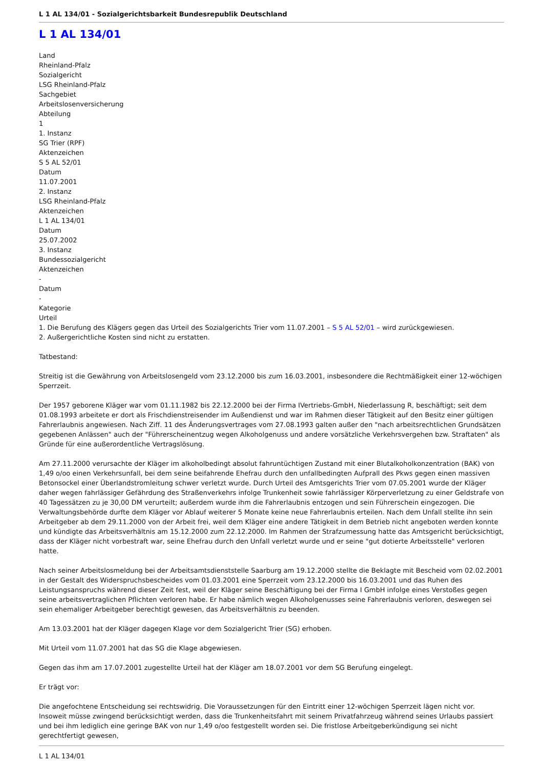L 1 AL 134/01 - Sozialgerichtsbarkeit Bundesrepublik Deutschland
L 1 AL 134/01
Land
Rheinland-Pfalz
Sozialgericht
LSG Rheinland-Pfalz
Sachgebiet
Arbeitslosenversicherung
Abteilung
1
1. Instanz
SG Trier (RPF)
Aktenzeichen
S 5 AL 52/01
Datum
11.07.2001
2. Instanz
LSG Rheinland-Pfalz
Aktenzeichen
L 1 AL 134/01
Datum
25.07.2002
3. Instanz
Bundessozialgericht
Aktenzeichen
-
Datum
-
Kategorie
Urteil
1. Die Berufung des Klägers gegen das Urteil des Sozialgerichts Trier vom 11.07.2001 – S 5 AL 52/01 – wird zurückgewiesen.
2. Außergerichtliche Kosten sind nicht zu erstatten.
Tatbestand:
Streitig ist die Gewährung von Arbeitslosengeld vom 23.12.2000 bis zum 16.03.2001, insbesondere die Rechtmäßigkeit einer 12-wöchigen Sperrzeit.
Der 1957 geborene Kläger war vom 01.11.1982 bis 22.12.2000 bei der Firma IVertriebs-GmbH, Niederlassung R, beschäftigt; seit dem 01.08.1993 arbeitete er dort als Frischdienstreisender im Außendienst und war im Rahmen dieser Tätigkeit auf den Besitz einer gültigen Fahrerlaubnis angewiesen. Nach Ziff. 11 des Änderungsvertrages vom 27.08.1993 galten außer den "nach arbeitsrechtlichen Grundsätzen gegebenen Anlässen" auch der "Führerscheinentzug wegen Alkoholgenuss und andere vorsätzliche Verkehrsvergehen bzw. Straftaten" als Gründe für eine außerordentliche Vertragslösung.
Am 27.11.2000 verursachte der Kläger im alkoholbedingt absolut fahruntüchtigen Zustand mit einer Blutalkoholkonzentration (BAK) von 1,49 o/oo einen Verkehrsunfall, bei dem seine beifahrende Ehefrau durch den unfallbedingten Aufprall des Pkws gegen einen massiven Betonsockel einer Überlandstromleitung schwer verletzt wurde. Durch Urteil des Amtsgerichts Trier vom 07.05.2001 wurde der Kläger daher wegen fahrlässiger Gefährdung des Straßenverkehrs infolge Trunkenheit sowie fahrlässiger Körperverletzung zu einer Geldstrafe von 40 Tagessätzen zu je 30,00 DM verurteilt; außerdem wurde ihm die Fahrerlaubnis entzogen und sein Führerschein eingezogen. Die Verwaltungsbehörde durfte dem Kläger vor Ablauf weiterer 5 Monate keine neue Fahrerlaubnis erteilen. Nach dem Unfall stellte ihn sein Arbeitgeber ab dem 29.11.2000 von der Arbeit frei, weil dem Kläger eine andere Tätigkeit in dem Betrieb nicht angeboten werden konnte und kündigte das Arbeitsverhältnis am 15.12.2000 zum 22.12.2000. Im Rahmen der Strafzumessung hatte das Amtsgericht berücksichtigt, dass der Kläger nicht vorbestraft war, seine Ehefrau durch den Unfall verletzt wurde und er seine "gut dotierte Arbeitsstelle" verloren hatte.
Nach seiner Arbeitslosmeldung bei der Arbeitsamtsdienststelle Saarburg am 19.12.2000 stellte die Beklagte mit Bescheid vom 02.02.2001 in der Gestalt des Widerspruchsbescheides vom 01.03.2001 eine Sperrzeit vom 23.12.2000 bis 16.03.2001 und das Ruhen des Leistungsanspruchs während dieser Zeit fest, weil der Kläger seine Beschäftigung bei der Firma I GmbH infolge eines Verstoßes gegen seine arbeitsvertraglichen Pflichten verloren habe. Er habe nämlich wegen Alkoholgenusses seine Fahrerlaubnis verloren, deswegen sei sein ehemaliger Arbeitgeber berechtigt gewesen, das Arbeitsverhältnis zu beenden.
Am 13.03.2001 hat der Kläger dagegen Klage vor dem Sozialgericht Trier (SG) erhoben.
Mit Urteil vom 11.07.2001 hat das SG die Klage abgewiesen.
Gegen das ihm am 17.07.2001 zugestellte Urteil hat der Kläger am 18.07.2001 vor dem SG Berufung eingelegt.
Er trägt vor:
Die angefochtene Entscheidung sei rechtswidrig. Die Voraussetzungen für den Eintritt einer 12-wöchigen Sperrzeit lägen nicht vor. Insoweit müsse zwingend berücksichtigt werden, dass die Trunkenheitsfahrt mit seinem Privatfahrzeug während seines Urlaubs passiert und bei ihm lediglich eine geringe BAK von nur 1,49 o/oo festgestellt worden sei. Die fristlose Arbeitgeberkündigung sei nicht gerechtfertigt gewesen,
L 1 AL 134/01